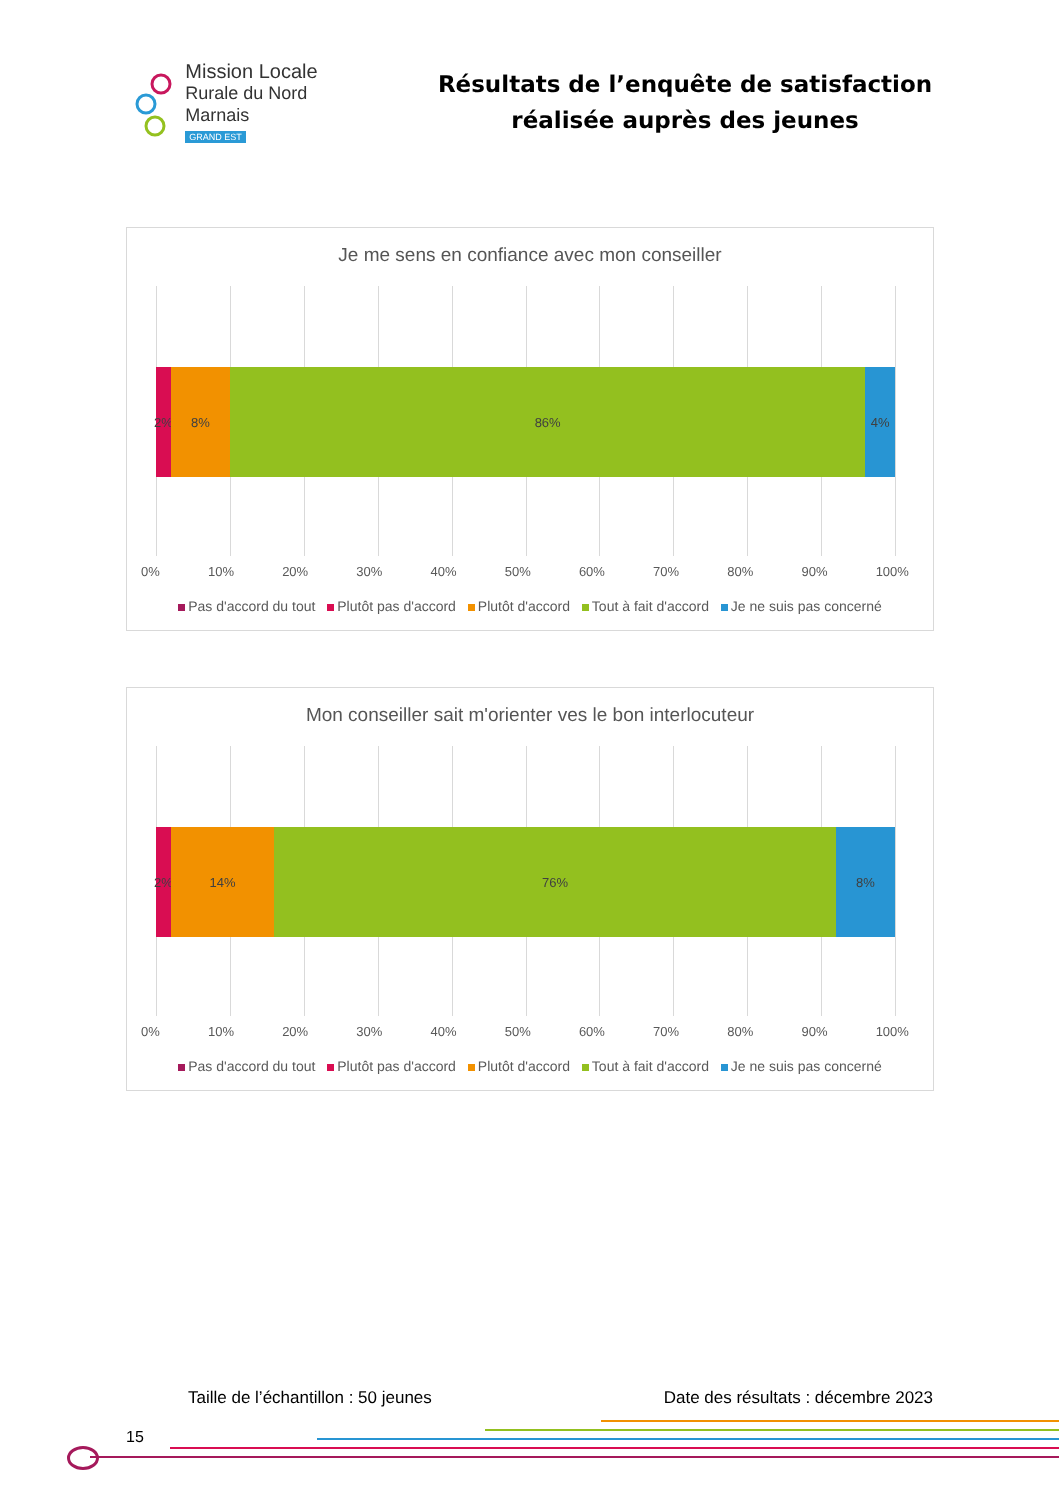Mission Locale
Rurale du Nord Marnais
GRAND EST
Résultats de l’enquête de satisfaction réalisée auprès des jeunes
Je me sens en confiance avec mon conseiller
2% 8% 86% 4%
0% 10% 20% 30% 40% 50% 60% 70% 80% 90% 100%
Pas d'accord du tout Plutôt pas d'accord Plutôt d'accord Tout à fait d'accord Je ne suis pas concerné
Mon conseiller sait m'orienter ves le bon interlocuteur
2% 14% 76% 8%
0% 10% 20% 30% 40% 50% 60% 70% 80% 90% 100%
Pas d'accord du tout Plutôt pas d'accord Plutôt d'accord Tout à fait d'accord Je ne suis pas concerné
Taille de l’échantillon : 50 jeunes Date des résultats : décembre 2023
15